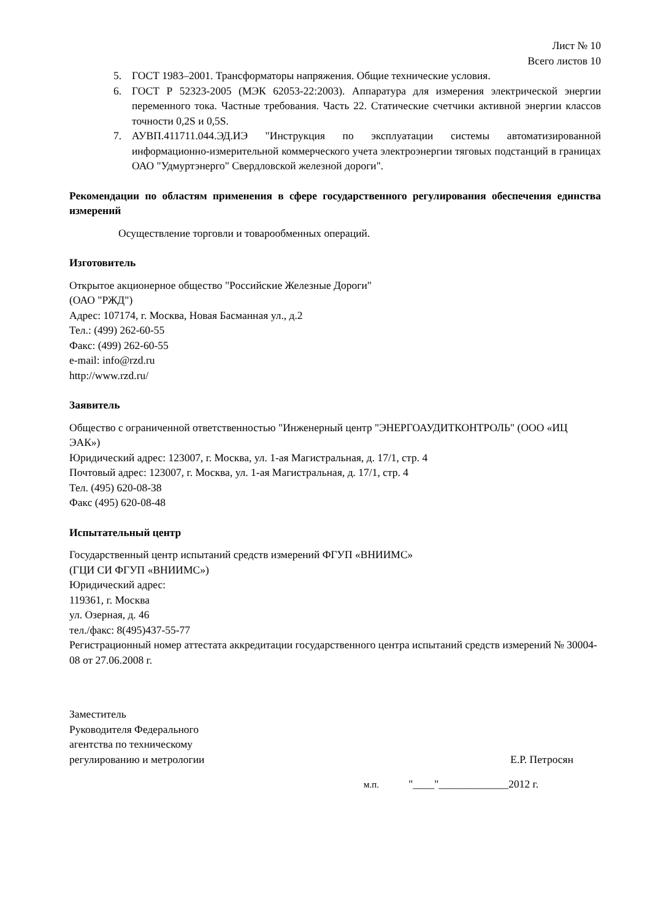Лист № 10
Всего листов 10
5. ГОСТ 1983–2001. Трансформаторы напряжения. Общие технические условия.
6. ГОСТ Р 52323-2005 (МЭК 62053-22:2003). Аппаратура для измерения электрической энергии переменного тока. Частные требования. Часть 22. Статические счетчики активной энергии классов точности 0,2S и 0,5S.
7. АУВП.411711.044.ЭД.ИЭ "Инструкция по эксплуатации системы автоматизированной информационно-измерительной коммерческого учета электроэнергии тяговых подстанций в границах ОАО "Удмуртэнерго" Свердловской железной дороги".
Рекомендации по областям применения в сфере государственного регулирования обеспечения единства измерений
Осуществление торговли и товарообменных операций.
Изготовитель
Открытое акционерное общество "Российские Железные Дороги"
(ОАО "РЖД")
Адрес: 107174, г. Москва, Новая Басманная ул., д.2
Тел.: (499) 262-60-55
Факс: (499) 262-60-55
e-mail: info@rzd.ru
http://www.rzd.ru/
Заявитель
Общество с ограниченной ответственностью "Инженерный центр "ЭНЕРГОАУДИТКОНТРОЛЬ" (ООО «ИЦ ЭАК»)
Юридический адрес: 123007, г. Москва, ул. 1-ая Магистральная, д. 17/1, стр. 4
Почтовый адрес: 123007, г. Москва, ул. 1-ая Магистральная, д. 17/1, стр. 4
Тел. (495) 620-08-38
Факс (495) 620-08-48
Испытательный центр
Государственный центр испытаний средств измерений ФГУП «ВНИИМС»
(ГЦИ СИ ФГУП «ВНИИМС»)
Юридический адрес:
119361, г. Москва
ул. Озерная, д. 46
тел./факс: 8(495)437-55-77
Регистрационный номер аттестата аккредитации государственного центра испытаний средств измерений № 30004-08 от 27.06.2008 г.
Заместитель
Руководителя Федерального
агентства по техническому
регулированию и метрологии
Е.Р. Петросян
м.п. "____"_____________2012 г.